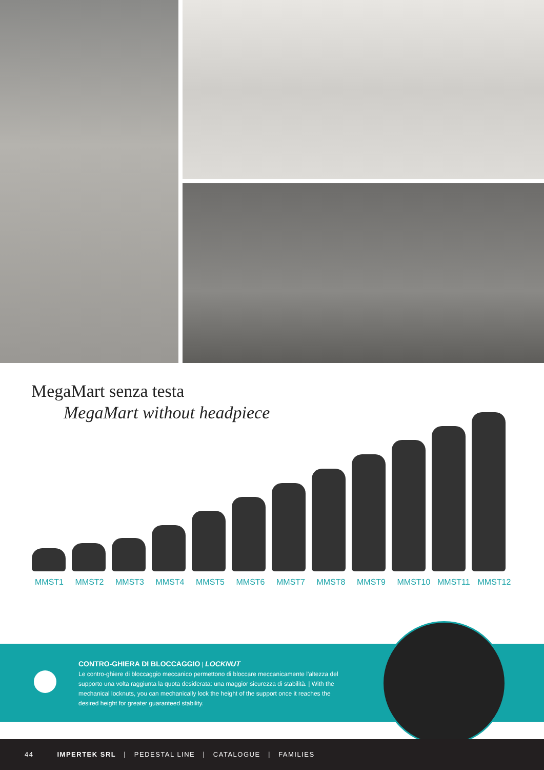MegaMart senza testa
MegaMart without headpiece
MMST1 MMST2 MMST3 MMST4 MMST5 MMST6 MMST7 MMST8 MMST9 MMST10 MMST11 MMST12
CONTRO-GHIERA DI BLOCCAGGIO | LOCKNUT
Le contro-ghiere di bloccaggio meccanico permettono di bloccare meccanicamente l'altezza del supporto una volta raggiunta la quota desiderata: una maggior sicurezza di stabilità. | With the mechanical locknuts, you can mechanically lock the height of the support once it reaches the desired height for greater guaranteed stability.
44 IMPERTEK SRL | PEDESTAL LINE | CATALOGUE | FAMILIES